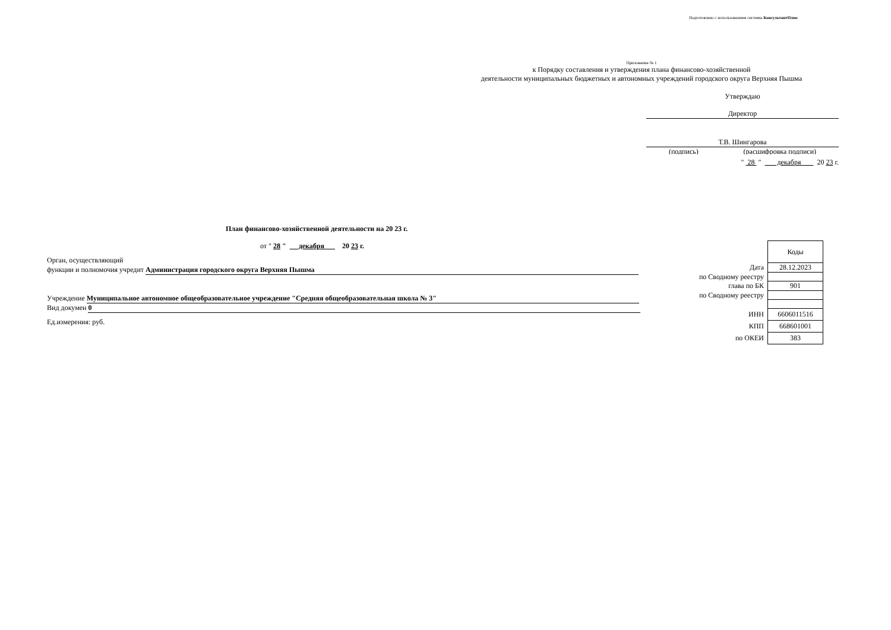Подготовлено с использованием системы КонсультантПлюс
Приложение № 1
к Порядку составления и утверждения плана финансово-хозяйственной
деятельности муниципальных бюджетных и автономных учреждений городского округа Верхняя Пышма
Утверждаю
Директор
Т.В. Шингарова
(подпись) (расшифровка подписи)
" 28 " декабря 20 23 г.
План финансово-хозяйственной деятельности на 20 23 г.
от " 28 " декабря 20 23 г.
Орган, осуществляющий
функции и полномочия учредит Администрация городского округа Верхняя Пышма
Учреждение Муниципальное автономное общеобразовательное учреждение "Средняя общеобразовательная школа № 3"
Вид докумен 0
Ед.измерения: руб.
| | Коды |
| Дата | 28.12.2023 |
| по Сводному реестру | |
| глава по БК | 901 |
| по Сводному реестру | |
| ИНН | 6606011516 |
| КПП | 668601001 |
| по ОКЕИ | 383 |